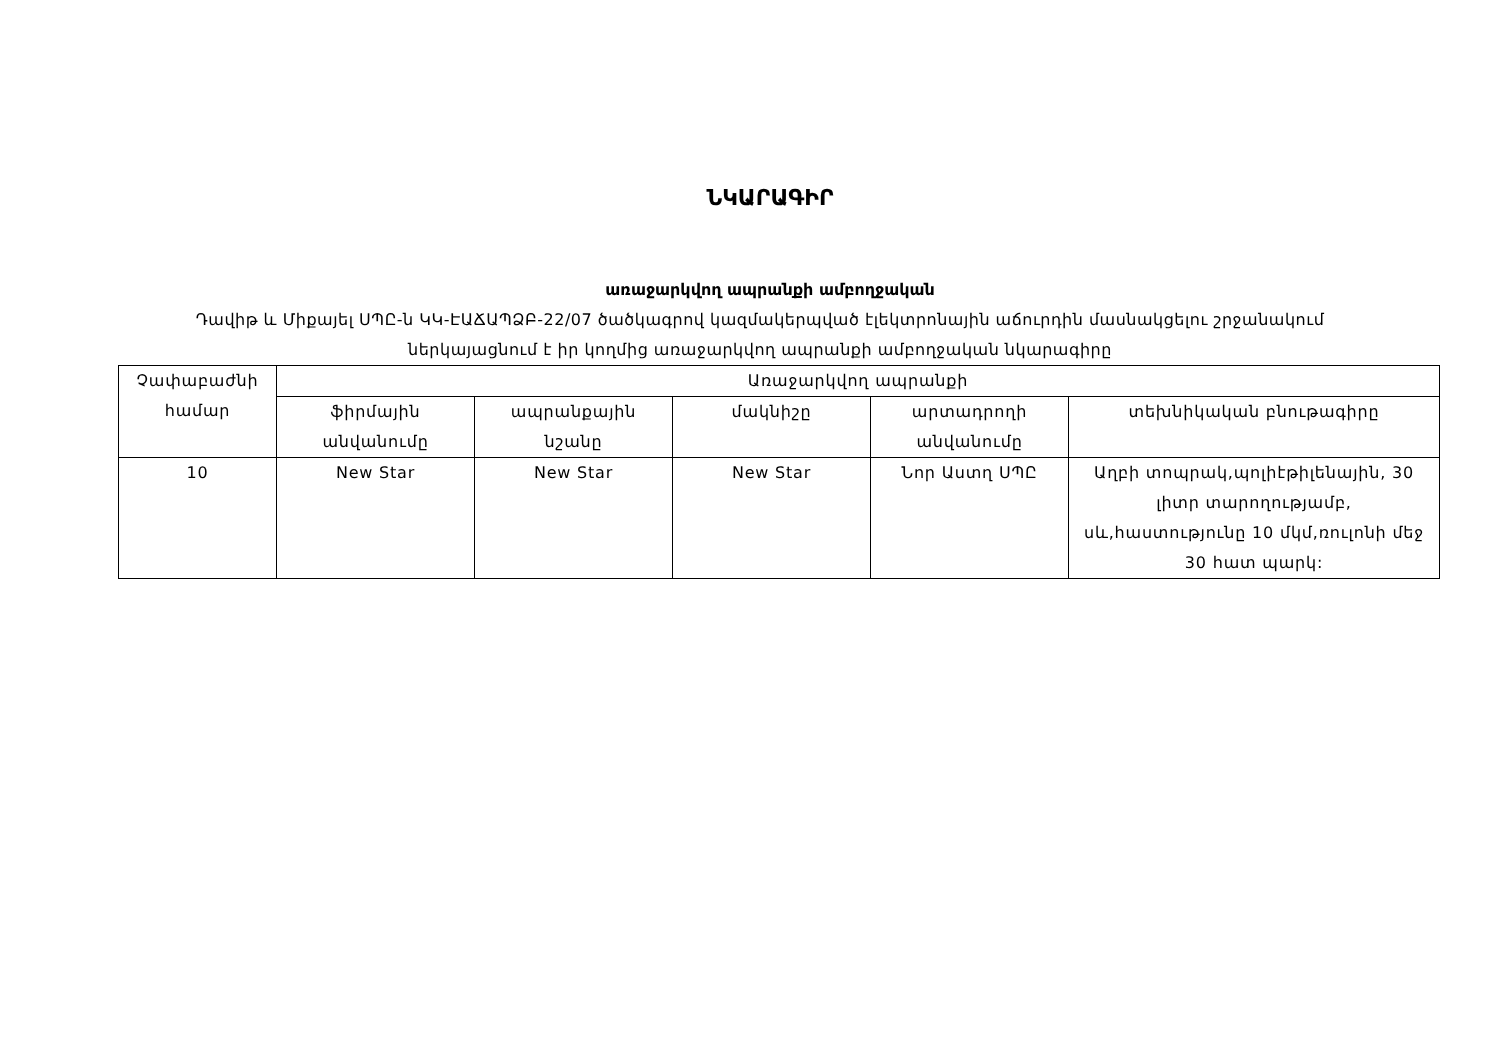ՆԿԱՐԱԳԻՐ
առաջարկվող ապրանքի ամբողջական
Դավիթ և Միքայել ՍՊԸ-ն ԿԿ-ԷԱՃԱՊՁԲ-22/07 ծածկագրով կազմակերպված էլեկտրոնային աճուրդին մասնակցելու շրջանակում ներկայացնում է իր կողմից առաջարկվող ապրանքի ամբողջական նկարագիրը
| Չափաբաժնի համար | Առաջարկվող ապրանքի | | | | |
| --- | --- | --- | --- | --- | --- |
| | ֆիրմային անվանումը | ապրանքային նշանը | մակնիշը | արտադրողի անվանումը | տեխնիկական բնութագիրը |
| 10 | New Star | New Star | New Star | Նոր Աստղ ՍՊԸ | Աղբի տոպրակ,պոլիէթիլենային, 30 լիտր տարողությամբ, սև,հաստությունը 10 մկմ,ռուլոնի մեջ 30 հատ պարկ: |